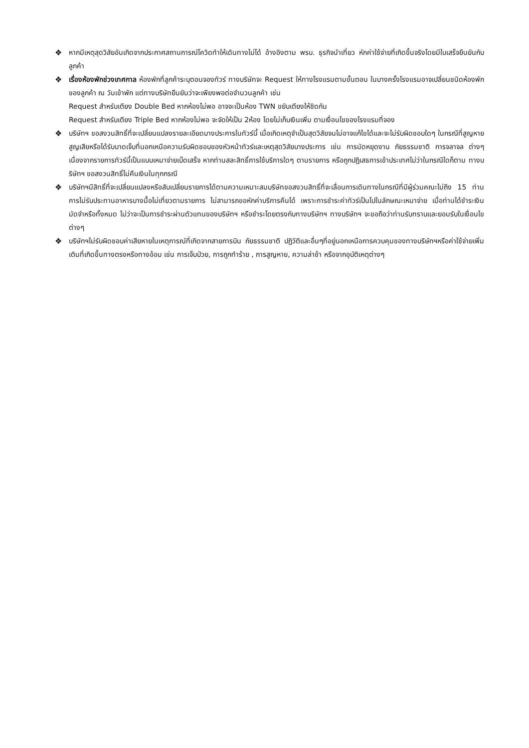❖ หากมีเหตุสุดวิสัยอันเกิดจากประกาศสถานการณ์โควิดทำให้เดินทางไม่ได้ อ้างอิงตาม พรบ. ธุรกิจนำเที่ยว หักค่าใช้จ่ายที่เกิดขึ้นจริงโดยมีใบเสร็จยืนยันกับลูกค้า
❖ เรื่องห้องพักช่วงเทศกาล ห้องพักที่ลูกค้าระบุตอนจองทัวร์ ทางบริษัทจะ Request ให้ทางโรงแรมตามขั้นตอน ในบางครั้งโรงแรมอาจเปลี่ยนชนิดห้องพักของลูกค้า ณ วันเข้าพัก แต่ทางบริษัทยืนยันว่าจะเพียงพอต่อจำนวนลูกค้า เช่น
Request สำหรับเตียง Double Bed หากห้องไม่พอ อาจจะเป็นห้อง TWN ขยับเตียงให้ชิดกัน
Request สำหรับเตียง Triple Bed หากห้องไม่พอ จะจัดให้เป็น 2ห้อง โดยไม่เก็บเงินเพิ่ม ตามเงื่อนไขของโรงแรมที่จอง
❖ บริษัทฯ ขอสงวนสิทธิ์ที่จะเปลี่ยนแปลงรายละเอียดบางประการในทัวร์นี้ เมื่อเกิดเหตุจำเป็นสุดวิสัยจนไม่อาจแก้ไขได้และจะไม่รับผิดชอบใดๆ ในกรณีที่สูญหาย สูญเสียหรือได้รับบาดเจ็บที่นอกเหนือความรับผิดชอบของหัวหน้าทัวร์และเหตุสุดวิสัยบางประการ เช่น การนัดหยุดงาน ภัยธรรมชาติ การจลาจล ต่างๆ เนื่องจากรายการทัวร์นี้เป็นแบบเหมาจ่ายเบ็ดเสร็จ หากท่านสละสิทธิ์การใช้บริการใดๆ ตามรายการ หรือถูกปฏิเสธการเข้าประเทศไม่ว่าในกรณีใดก็ตาม ทางบริษัทฯ ขอสงวนสิทธิ์ไม่คืนเงินในทุกกรณี
❖ บริษัทฯมีสิทธิ์ที่จะเปลี่ยนแปลงหรือสับเปลี่ยนรายการได้ตามความเหมาะสมบริษัทขอสงวนสิทธิ์ที่จะเลื่อนการเดินทางในกรณีที่มีผู้ร่วมคณะไม่ถึง 15 ท่าน การไม่รับประทานอาหารบางมื้อไม่เที่ยวตามรายการ ไม่สามารถขอหักค่าบริการคืนได้ เพราะการชำระค่าทัวร์เป็นไปในลักษณะเหมาจ่าย เมื่อท่านได้ชำระเงินมัดจำหรือทั้งหมด ไม่ว่าจะเป็นการชำระผ่านตัวแทนของบริษัทฯ หรือชำระโดยตรงกับทางบริษัทฯ ทางบริษัทฯ จะขอถือว่าท่านรับทราบและยอมรับในเงื่อนไขต่างๆ
❖ บริษัทฯไม่รับผิดชอบค่าเสียหายในเหตุการณ์ที่เกิดจากสายการบิน ภัยธรรมชาติ ปฏิวัติและอื่นๆที่อยู่นอกเหนือการควบคุมของทางบริษัทฯหรือค่าใช้จ่ายเพิ่มเติมที่เกิดขึ้นทางตรงหรือทางอ้อม เช่น การเจ็บป่วย, การถูกทำร้าย , การสูญหาย, ความล่าช้า หรือจากอุบัติเหตุต่างๆ